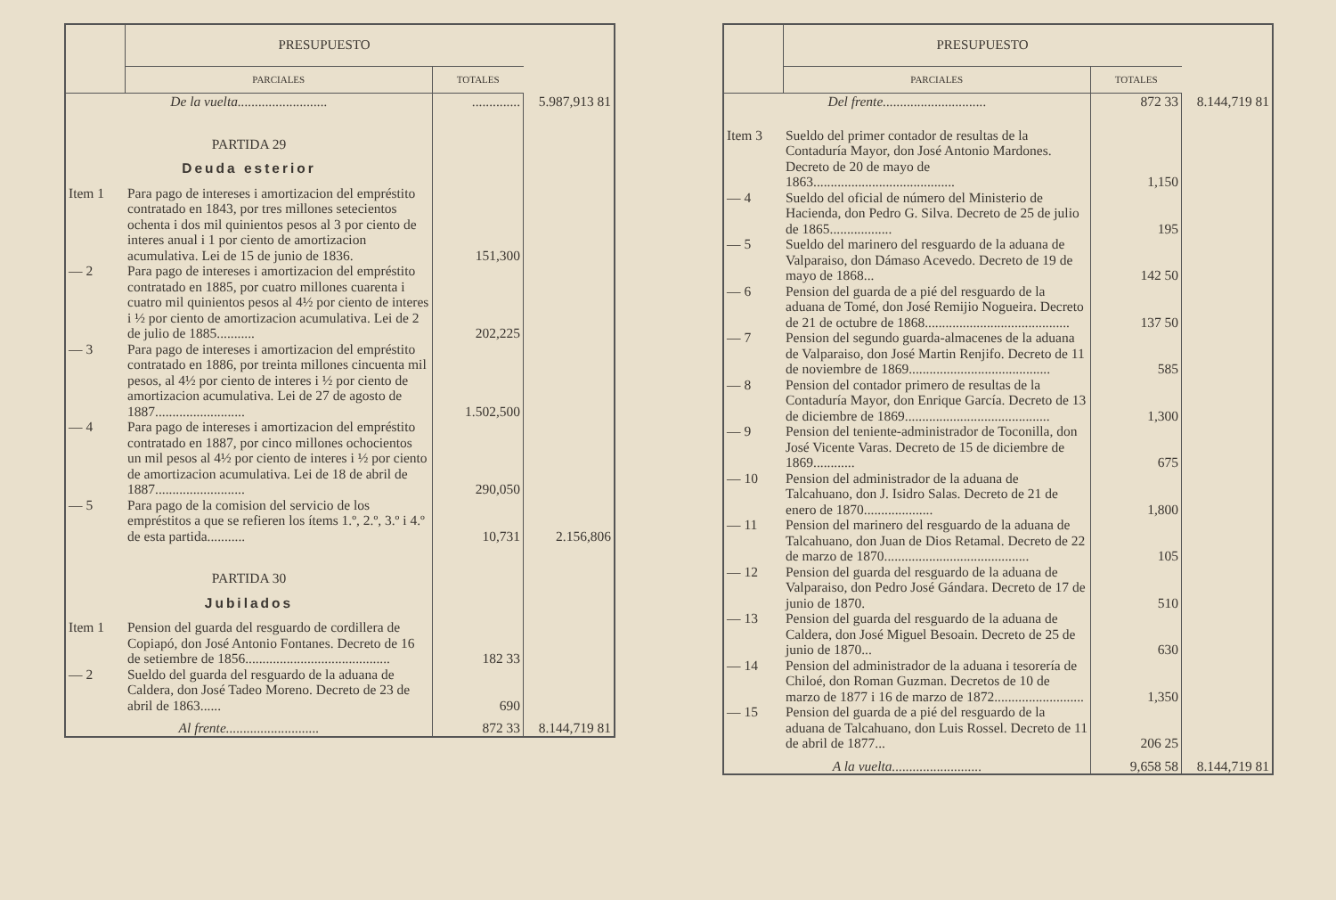| | PRESUPUESTO | | |
| --- | --- | --- | --- |
| | PARCIALES | TOTALES | |
| De la vuelta.......................... | | .............. | 5.987,913 81 |
| PARTIDA 29 | | | |
| Deuda esterior | | | |
| Item 1 | Para pago de intereses i amortizacion del empréstito contratado en 1843, por tres millones setecientos ochenta i dos mil quinientos pesos al 3 por ciento de interes anual i 1 por ciento de amortizacion acumulativa. Lei de 15 de junio de 1836. | 151,300 | |
| — 2 | Para pago de intereses i amortizacion del empréstito contratado en 1885, por cuatro millones cuarenta i cuatro mil quinientos pesos al 4½ por ciento de interes i ½ por ciento de amortizacion acumulativa. Lei de 2 de julio de 1885........... | 202,225 | |
| — 3 | Para pago de intereses i amortizacion del empréstito contratado en 1886, por treinta millones cincuenta mil pesos, al 4½ por ciento de interes i ½ por ciento de amortizacion acumulativa. Lei de 27 de agosto de 1887.......................... | 1.502,500 | |
| — 4 | Para pago de intereses i amortizacion del empréstito contratado en 1887, por cinco millones ochocientos un mil pesos al 4½ por ciento de interes i ½ por ciento de amortizacion acumulativa. Lei de 18 de abril de 1887.......................... | 290,050 | |
| — 5 | Para pago de la comision del servicio de los empréstitos a que se refieren los ítems 1.º, 2.º, 3.º i 4.º de esta partida........... | 10,731 | 2.156,806 |
| PARTIDA 30 | | | |
| Jubilados | | | |
| Item 1 | Pension del guarda del resguardo de cordillera de Copiapó, don José Antonio Fontanes. Decreto de 16 de setiembre de 1856.......................................... | 182 33 | |
| — 2 | Sueldo del guarda del resguardo de la aduana de Caldera, don José Tadeo Moreno. Decreto de 23 de abril de 1863...... | 690 | |
| Al frente........................... | | 872 33 | 8.144,719 81 |
| | PRESUPUESTO | | |
| --- | --- | --- | --- |
| | PARCIALES | TOTALES | |
| Del frente.............................. | | 872 33 | 8.144,719 81 |
| Item 3 | Sueldo del primer contador de resultas de la Contaduría Mayor, don José Antonio Mardones. Decreto de 20 de mayo de 1863......................................... | 1,150 | |
| — 4 | Sueldo del oficial de número del Ministerio de Hacienda, don Pedro G. Silva. Decreto de 25 de julio de 1865.................. | 195 | |
| — 5 | Sueldo del marinero del resguardo de la aduana de Valparaiso, don Dámaso Acevedo. Decreto de 19 de mayo de 1868... | 142 50 | |
| — 6 | Pension del guarda de a pié del resguardo de la aduana de Tomé, don José Remijio Nogueira. Decreto de 21 de octubre de 1868.......................................... | 137 50 | |
| — 7 | Pension del segundo guarda-almacenes de la aduana de Valparaiso, don José Martin Renjifo. Decreto de 11 de noviembre de 1869......................................... | 585 | |
| — 8 | Pension del contador primero de resultas de la Contaduría Mayor, don Enrique García. Decreto de 13 de diciembre de 1869.......................................... | 1,300 | |
| — 9 | Pension del teniente-administrador de Toconilla, don José Vicente Varas. Decreto de 15 de diciembre de 1869............ | 675 | |
| — 10 | Pension del administrador de la aduana de Talcahuano, don J. Isidro Salas. Decreto de 21 de enero de 1870.................... | 1,800 | |
| — 11 | Pension del marinero del resguardo de la aduana de Talcahuano, don Juan de Dios Retamal. Decreto de 22 de marzo de 1870.......................................... | 105 | |
| — 12 | Pension del guarda del resguardo de la aduana de Valparaiso, don Pedro José Gándara. Decreto de 17 de junio de 1870. | 510 | |
| — 13 | Pension del guarda del resguardo de la aduana de Caldera, don José Miguel Besoain. Decreto de 25 de junio de 1870... | 630 | |
| — 14 | Pension del administrador de la aduana i tesorería de Chiloé, don Roman Guzman. Decretos de 10 de marzo de 1877 i 16 de marzo de 1872.......................... | 1,350 | |
| — 15 | Pension del guarda de a pié del resguardo de la aduana de Talcahuano, don Luis Rossel. Decreto de 11 de abril de 1877... | 206 25 | |
| A la vuelta.......................... | | 9,658 58 | 8.144,719 81 |